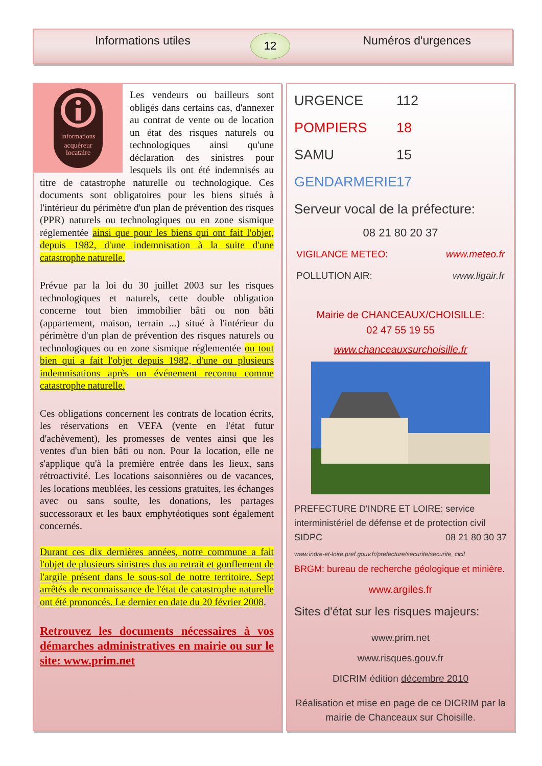Informations utiles Numéros d'urgences 12
informations
acquéreur
locataire
Les vendeurs ou bailleurs sont obligés dans certains cas, d'annexer au contrat de vente ou de location un état des risques naturels ou technologiques ainsi qu'une déclaration des sinistres pour lesquels ils ont été indemnisés au titre de catastrophe naturelle ou technologique. Ces documents sont obligatoires pour les biens situés à l'intérieur du périmètre d'un plan de prévention des risques (PPR) naturels ou technologiques ou en zone sismique réglementée ainsi que pour les biens qui ont fait l'objet, depuis 1982, d'une indemnisation à la suite d'une catastrophe naturelle.
Prévue par la loi du 30 juillet 2003 sur les risques technologiques et naturels, cette double obligation concerne tout bien immobilier bâti ou non bâti (appartement, maison, terrain ...) situé à l'intérieur du périmètre d'un plan de prévention des risques naturels ou technologiques ou en zone sismique réglementée ou tout bien qui a fait l'objet depuis 1982, d'une ou plusieurs indemnisations après un événement reconnu comme catastrophe naturelle.
Ces obligations concernent les contrats de location écrits, les réservations en VEFA (vente en l'état futur d'achèvement), les promesses de ventes ainsi que les ventes d'un bien bâti ou non. Pour la location, elle ne s'applique qu'à la première entrée dans les lieux, sans rétroactivité. Les locations saisonnières ou de vacances, les locations meublées, les cessions gratuites, les échanges avec ou sans soulte, les donations, les partages successoraux et les baux emphytéotiques sont également concernés.
Durant ces dix dernières années, notre commune a fait l'objet de plusieurs sinistres dus au retrait et gonflement de l'argile présent dans le sous-sol de notre territoire. Sept arrêtés de reconnaissance de l'état de catastrophe naturelle ont été prononcés. Le dernier en date du 20 février 2008.
Retrouvez les documents nécessaires à vos démarches administratives en mairie ou sur le site: www.prim.net
URGENCE 112
POMPIERS 18
SAMU 15
GENDARMERIE 17
Serveur vocal de la préfecture:
08 21 80 20 37
VIGILANCE METEO: www.meteo.fr
POLLUTION AIR: www.ligair.fr
Mairie de CHANCEAUX/CHOISILLE:
02 47 55 19 55
www.chanceauxsurchoisille.fr
PREFECTURE D'INDRE ET LOIRE: service interministériel de défense et de protection civil
SIDPC 08 21 80 30 37
www.indre-et-loire.pref.gouv.fr/prefecture/securite/securite_cicil
BRGM: bureau de recherche géologique et minière.
www.argiles.fr
Sites d'état sur les risques majeurs:
www.prim.net
www.risques.gouv.fr
DICRIM édition décembre 2010
Réalisation et mise en page de ce DICRIM par la mairie de Chanceaux sur Choisille.